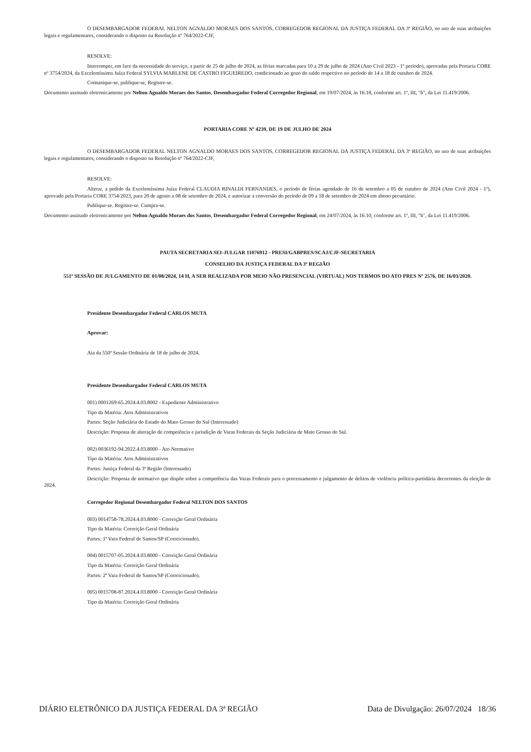O DESEMBARGADOR FEDERAL NELTON AGNALDO MORAES DOS SANTOS, CORREGEDOR REGIONAL DA JUSTIÇA FEDERAL DA 3ª REGIÃO, no uso de suas atribuições legais e regulamentares, considerando o disposto na Resolução nº 764/2022-CJF,
RESOLVE:
Interromper, em face da necessidade do serviço, a partir de 25 de julho de 2024, as férias marcadas para 10 a 29 de julho de 2024 (Ano Civil 2023 - 1º período), aprovadas pela Portaria CORE nº 3754/2024, da Excelentíssima Juíza Federal SYLVIA MARLENE DE CASTRO FIGUEIREDO, condicionado ao gozo do saldo respectivo no período de 14 a 18 de outubro de 2024.
Comunique-se, publique-se, Registre-se.
Documento assinado eletronicamente por Nelton Agnaldo Moraes dos Santos, Desembargador Federal Corregedor Regional, em 19/07/2024, às 16:18, conforme art. 1º, III, "b", da Lei 11.419/2006.
PORTARIA CORE Nº 4239, DE 19 DE JULHO DE 2024
O DESEMBARGADOR FEDERAL NELTON AGNALDO MORAES DOS SANTOS, CORREGEDOR REGIONAL DA JUSTIÇA FEDERAL DA 3ª REGIÃO, no uso de suas atribuições legais e regulamentares, considerando o disposto na Resolução nº 764/2022-CJF,
RESOLVE:
Alterar, a pedido da Excelentíssima Juíza Federal CLAUDIA RINALDI FERNANDES, o período de férias agendado de 16 de setembro a 05 de outubro de 2024 (Ano Civil 2024 - 1º), aprovado pela Portaria CORE 3754/2023, para 20 de agosto a 08 de setembro de 2024, e autorizar a conversão do período de 09 a 18 de setembro de 2024 em abono pecuniário.
Publique-se. Registre-se. Cumpra-se.
Documento assinado eletronicamente por Nelton Agnaldo Moraes dos Santos, Desembargador Federal Corregedor Regional, em 24/07/2024, às 16:10, conforme art. 1º, III, "b", da Lei 11.419/2006.
PAUTA SECRETARIA SEI-JULGAR 11076912 - PRESI/GABPRES/SCAJ/CJF-SECRETARIA
CONSELHO DA JUSTIÇA FEDERAL DA 3ª REGIÃO
551ª SESSÃO DE JULGAMENTO DE 01/08/2024, 14 H, A SER REALIZADA POR MEIO NÃO PRESENCIAL (VIRTUAL) NOS TERMOS DO ATO PRES Nº 2576, DE 16/03/2020.
Presidente Desembargador Federal CARLOS MUTA
Aprovar:
Ata da 550ª Sessão Ordinária de 18 de julho de 2024.
Presidente Desembargador Federal CARLOS MUTA
001) 0001269-65.2024.4.03.8002 - Expediente Administrativo
Tipo da Matéria: Atos Administrativos
Partes: Seção Judiciária do Estado do Mato Grosso do Sul (Interessado)
Descrição: Proposta de alteração de competência e jurisdição de Varas Federais da Seção Judiciária de Mato Grosso do Sul.
002) 0036192-94.2022.4.03.8000 - Ato Normativo
Tipo da Matéria: Atos Administrativos
Partes: Justiça Federal da 3ª Região (Interessado)
Descrição: Proposta de normativo que dispõe sobre a competência das Varas Federais para o processamento e julgamento de delitos de violência política-partidária decorrentes da eleição de 2024.
Corregedor Regional Desembargador Federal NELTON DOS SANTOS
003) 0014758-78.2024.4.03.8000 - Correição Geral Ordinária
Tipo da Matéria: Correição Geral Ordinária
Partes: 1ª Vara Federal de Santos/SP (Correicionado).
004) 0015707-05.2024.4.03.8000 - Correição Geral Ordinária
Tipo da Matéria: Correição Geral Ordinária
Partes: 2ª Vara Federal de Santos/SP (Correicionado).
005) 0015708-87.2024.4.03.8000 - Correição Geral Ordinária
Tipo da Matéria: Correição Geral Ordinária
DIÁRIO ELETRÔNICO DA JUSTIÇA FEDERAL DA 3ª REGIÃO Data de Divulgação: 26/07/2024 18/36